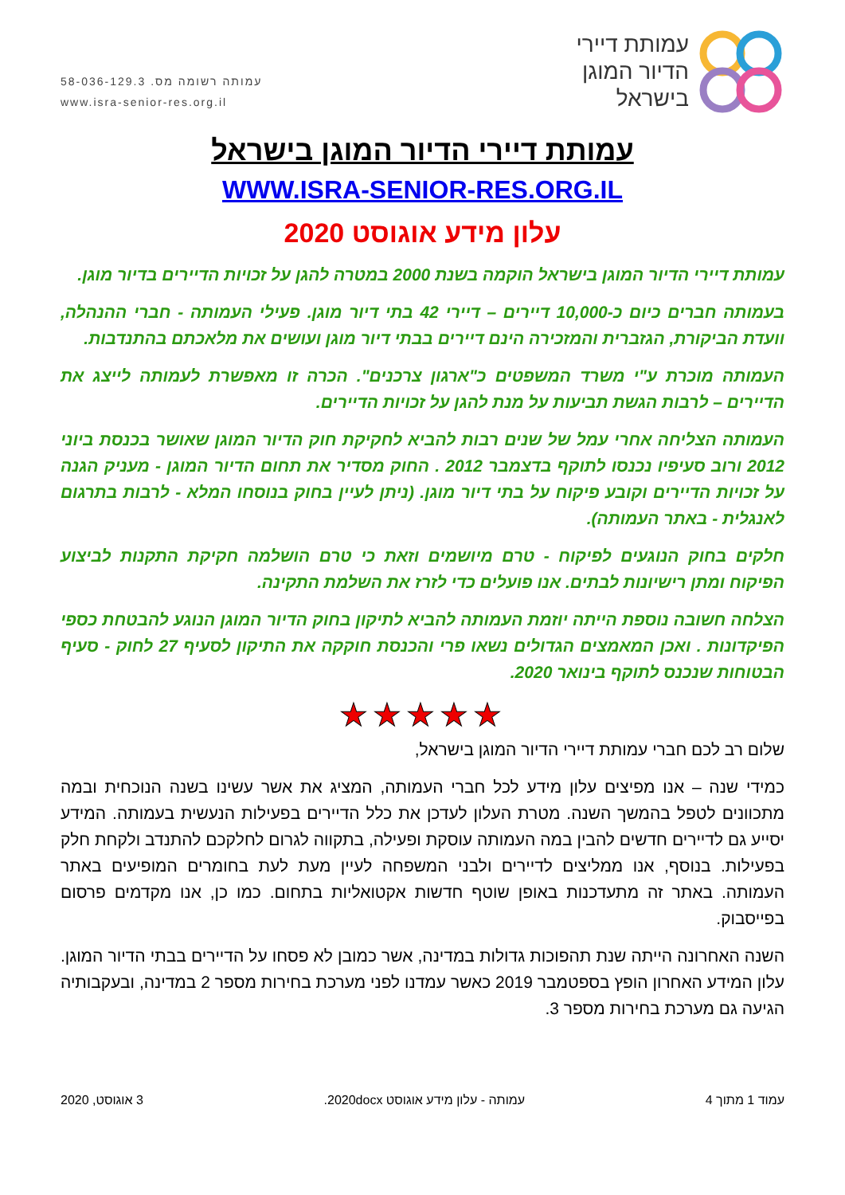עמותת דיירי
הדיור המוגן
בישראל
עמותה רשומה מס. 58-036-129.3
www.isra-senior-res.org.il
עמותת דיירי הדיור המוגן בישראל
WWW.ISRA-SENIOR-RES.ORG.IL
עלון מידע אוגוסט 2020
עמותת דיירי הדיור המוגן בישראל הוקמה בשנת 2000 במטרה להגן על זכויות הדיירים בדיור מוגן.
בעמותה חברים כיום כ-10,000 דיירים – דיירי 42 בתי דיור מוגן. פעילי העמותה - חברי ההנהלה, וועדת הביקורת, הגזברית והמזכירה הינם דיירים בבתי דיור מוגן ועושים את מלאכתם בהתנדבות.
העמותה מוכרת ע"י משרד המשפטים כ"ארגון צרכנים". הכרה זו מאפשרת לעמותה לייצג את הדיירים – לרבות הגשת תביעות על מנת להגן על זכויות הדיירים.
העמותה הצליחה אחרי עמל של שנים רבות להביא לחקיקת חוק הדיור המוגן שאושר בכנסת ביוני 2012 ורוב סעיפיו נכנסו לתוקף בדצמבר 2012 . החוק מסדיר את תחום הדיור המוגן - מעניק הגנה על זכויות הדיירים וקובע פיקוח על בתי דיור מוגן. (ניתן לעיין בחוק בנוסחו המלא - לרבות בתרגום לאנגלית - באתר העמותה).
חלקים בחוק הנוגעים לפיקוח - טרם מיושמים וזאת כי טרם הושלמה חקיקת התקנות לביצוע הפיקוח ומתן רישיונות לבתים. אנו פועלים כדי לזרז את השלמת התקינה.
הצלחה חשובה נוספת הייתה יוזמת העמותה להביא לתיקון בחוק הדיור המוגן הנוגע להבטחת כספי הפיקדונות . ואכן המאמצים הגדולים נשאו פרי והכנסת חוקקה את התיקון לסעיף 27 לחוק - סעיף הבטוחות שנכנס לתוקף בינואר 2020.
★★★★★
שלום רב לכם חברי עמותת דיירי הדיור המוגן בישראל,
כמידי שנה – אנו מפיצים עלון מידע לכל חברי העמותה, המציג את אשר עשינו בשנה הנוכחית ובמה מתכוונים לטפל בהמשך השנה. מטרת העלון לעדכן את כלל הדיירים בפעילות הנעשית בעמותה. המידע יסייע גם לדיירים חדשים להבין במה העמותה עוסקת ופעילה, בתקווה לגרום לחלקכם להתנדב ולקחת חלק בפעילות. בנוסף, אנו ממליצים לדיירים ולבני המשפחה לעיין מעת לעת בחומרים המופיעים באתר העמותה. באתר זה מתעדכנות באופן שוטף חדשות אקטואליות בתחום. כמו כן, אנו מקדמים פרסום בפייסבוק.
השנה האחרונה הייתה שנת תהפוכות גדולות במדינה, אשר כמובן לא פסחו על הדיירים בבתי הדיור המוגן. עלון המידע האחרון הופץ בספטמבר 2019 כאשר עמדנו לפני מערכת בחירות מספר 2 במדינה, ובעקבותיה הגיעה גם מערכת בחירות מספר 3.
עמוד 1 מתוך 4 עמותה - עלון מידע אוגוסט 2020docx. 3 אוגוסט, 2020